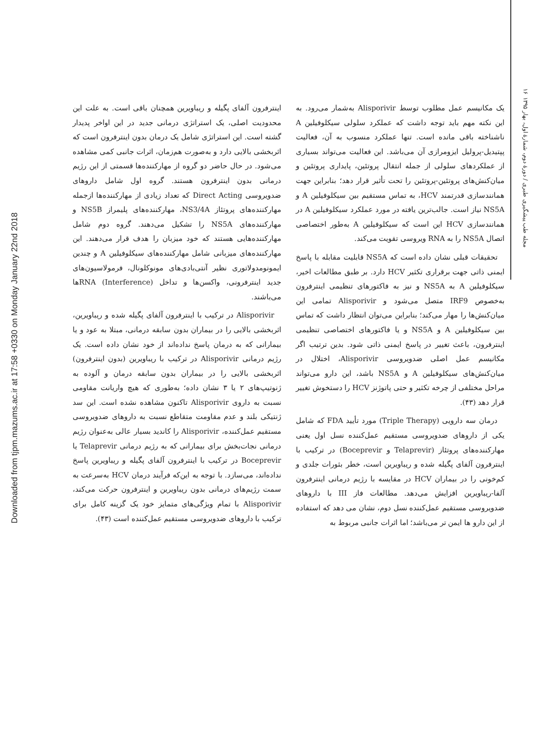Downloaded from tjpm.mazums.ac.ir at 17:58 +0330 on Monday January 22nd 2018
۱۶
مجله طب پیشگیری طبری / دورهٔ دوم، شمارهٔ اول، بهار ۱۳۹۵
یک مکانیسم عمل مطلوب توسط Alisporivir به‌شمار می‌رود. به این نکته مهم باید توجه داشت که عملکرد سلولی سیکلوفیلین A ناشناخته باقی مانده است. تنها عملکرد منسوب به آن، فعالیت پپتیدیل-پرولیل ایزومرازی آن می‌باشد. این فعالیت می‌تواند بسیاری از عملکردهای سلولی از جمله انتقال پروتئین، پایداری پروتئین و میان‌کنش‌های پروتئین-پروتئین را تحت تأثیر قرار دهد؛ بنابراین جهت همانندسازی قدرتمند HCV، به تماس مستقیم بین سیکلوفیلین A و NS5A نیاز است. جالب‌ترین یافته در مورد عملکرد سیکلوفیلین A در همانندسازی HCV این است که سیکلوفیلین A به‌طور اختصاصی اتصال NS5A را به RNA ویروسی تقویت می‌کند.
تحقیقات قبلی نشان داده است که NS5A قابلیت مقابله با پاسخ ایمنی ذاتی جهت برقراری تکثیر HCV دارد. بر طبق مطالعات اخیر، سیکلوفیلین A به NS5A و نیز به فاکتورهای تنظیمی اینترفرون به‌خصوص IRF9 متصل می‌شود و Alisporivir تمامی این میان‌کنش‌ها را مهار می‌کند؛ بنابراین می‌توان انتظار داشت که تماس بین سیکلوفیلین A و NS5A و یا فاکتورهای اختصاصی تنظیمی اینترفرون، باعث تغییر در پاسخ ایمنی ذاتی شود. بدین ترتیب اگر مکانیسم عمل اصلی ضدویروسی Alisporivir، اختلال در میان‌کنش‌های سیکلوفیلین A و NS5A باشد، این دارو می‌تواند مراحل مختلفی از چرخه تکثیر و حتی پاتوژنز HCV را دستخوش تغییر قرار دهد (۴۳).
درمان سه دارویی (Triple Therapy) مورد تأیید FDA که شامل یکی از داروهای ضدویروسی مستقیم عمل‌کننده نسل اول یعنی مهارکننده‌های پروتئاز (Telaprevir و Boceprevir) در ترکیب با اینترفرون آلفای پگیله شده و ریباویرین است، خطر بثورات جلدی و کم‌خونی را در بیماران HCV در مقایسه با رژیم درمانی اینترفرون آلفا-ریباویرین افزایش می‌دهد. مطالعات فاز III با داروهای ضدویروسی مستقیم عمل‌کننده نسل دوم، نشان می دهد که استفاده از این دارو ها ایمن تر می‌باشد؛ اما اثرات جانبی مربوط به
اینترفرون آلفای پگیله و ریباویرین همچنان باقی است. به علت این محدودیت اصلی، یک استراتژی درمانی جدید در این اواخر پدیدار گشته است. این استراتژی شامل یک درمان بدون اینترفرون است که اثربخشی بالایی دارد و به‌صورت هم‌زمان، اثرات جانبی کمی مشاهده می‌شود. در حال حاضر دو گروه از مهارکننده‌ها قسمتی از این رژیم درمانی بدون اینترفرون هستند. گروه اول شامل داروهای ضدویروسی Direct Acting که تعداد زیادی از مهارکننده‌ها ازجمله مهارکننده‌های پروتئاز NS3/4A، مهارکننده‌های پلیمراز NS5B و مهارکننده‌های NS5A را تشکیل می‌دهند. گروه دوم شامل مهارکننده‌هایی هستند که خود میزبان را هدف قرار می‌دهند. این مهارکننده‌های میزبانی شامل مهارکننده‌های سیکلوفیلین A و چندین ایمونومدولاتوری نظیر آنتی‌بادی‌های مونوکلونال، فرمولاسیون‌های جدید اینترفرونی، واکسن‌ها و تداخل (Interference) RNAها می‌باشند.
Alisporivir در ترکیب با اینترفرون آلفای پگیله شده و ریباویرین، اثربخشی بالایی را در بیماران بدون سابقه درمانی، مبتلا به عود و یا بیمارانی که به درمان پاسخ نداده‌اند از خود نشان داده است. یک رژیم درمانی Alisporivir در ترکیب با ریباویرین (بدون اینترفرون) اثربخشی بالایی را در بیماران بدون سابقه درمان و آلوده به ژنوتیپ‌های ۲ یا ۳ نشان داده؛ به‌طوری که هیچ واریانت مقاومی نسبت به داروی Alisporivir تاکنون مشاهده نشده است. این سد ژنتیکی بلند و عدم مقاومت متقاطع نسبت به داروهای ضدویروسی مستقیم عمل‌کننده، Alisporivir را کاندید بسیار عالی به‌عنوان رژیم درمانی نجات‌بخش برای بیمارانی که به رژیم درمانی Telaprevir یا Boceprevir در ترکیب با اینترفرون آلفای پگیله و ریباویرین پاسخ نداده‌اند، می‌سازد. با توجه به این‌که فرآیند درمان HCV به‌سرعت به سمت رژیم‌های درمانی بدون ریباویرین و اینترفرون حرکت می‌کند، Alisporivir با تمام ویژگی‌های متمایز خود یک گزینه کامل برای ترکیب با داروهای ضدویروسی مستقیم عمل‌کننده است (۴۳).